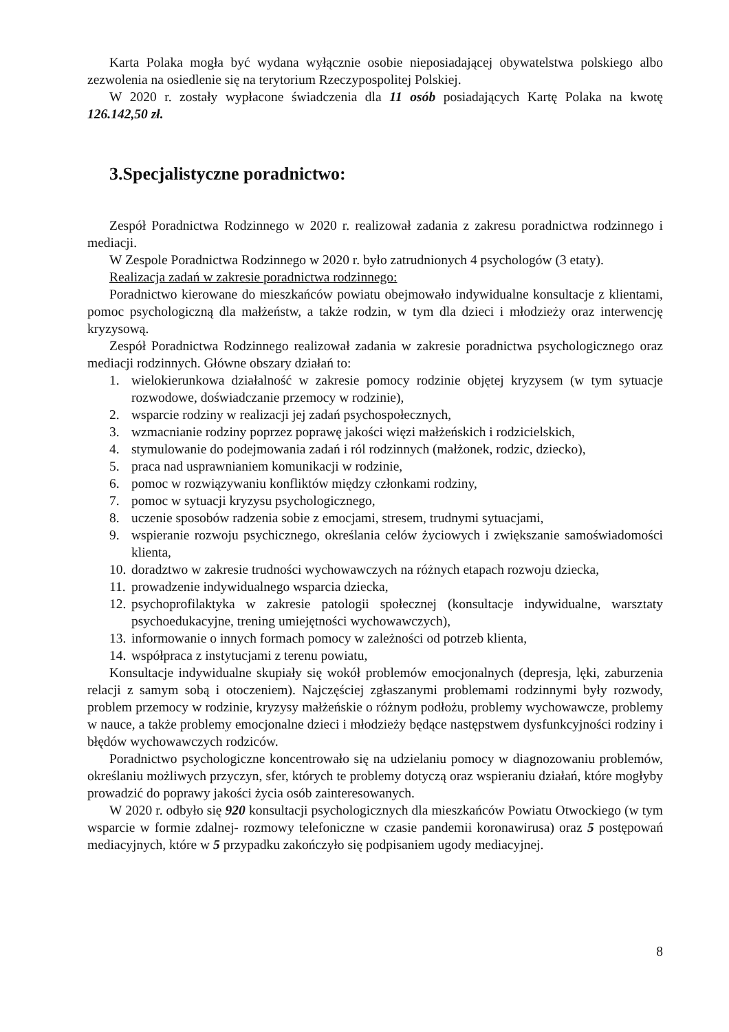Karta Polaka mogła być wydana wyłącznie osobie nieposiadającej obywatelstwa polskiego albo zezwolenia na osiedlenie się na terytorium Rzeczypospolitej Polskiej.
W 2020 r. zostały wypłacone świadczenia dla 11 osób posiadających Kartę Polaka na kwotę 126.142,50 zł.
3.Specjalistyczne poradnictwo:
Zespół Poradnictwa Rodzinnego w 2020 r. realizował zadania z zakresu poradnictwa rodzinnego i mediacji.
W Zespole Poradnictwa Rodzinnego w 2020 r. było zatrudnionych 4 psychologów (3 etaty).
Realizacja zadań w zakresie poradnictwa rodzinnego:
Poradnictwo kierowane do mieszkańców powiatu obejmowało indywidualne konsultacje z klientami, pomoc psychologiczną dla małżeństw, a także rodzin, w tym dla dzieci i młodzieży oraz interwencję kryzysową.
Zespół Poradnictwa Rodzinnego realizował zadania w zakresie poradnictwa psychologicznego oraz mediacji rodzinnych. Główne obszary działań to:
1. wielokierunkowa działalność w zakresie pomocy rodzinie objętej kryzysem (w tym sytuacje rozwodowe, doświadczanie przemocy w rodzinie),
2. wsparcie rodziny w realizacji jej zadań psychospołecznych,
3. wzmacnianie rodziny poprzez poprawę jakości więzi małżeńskich i rodzicielskich,
4. stymulowanie do podejmowania zadań i ról rodzinnych (małżonek, rodzic, dziecko),
5. praca nad usprawnianiem komunikacji w rodzinie,
6. pomoc w rozwiązywaniu konfliktów między członkami rodziny,
7. pomoc w sytuacji kryzysu psychologicznego,
8. uczenie sposobów radzenia sobie z emocjami, stresem, trudnymi sytuacjami,
9. wspieranie rozwoju psychicznego, określania celów życiowych i zwiększanie samoświadomości klienta,
10. doradztwo w zakresie trudności wychowawczych na różnych etapach rozwoju dziecka,
11. prowadzenie indywidualnego wsparcia dziecka,
12. psychoprofilaktyka w zakresie patologii społecznej (konsultacje indywidualne, warsztaty psychoedukacyjne, trening umiejętności wychowawczych),
13. informowanie o innych formach pomocy w zależności od potrzeb klienta,
14. współpraca z instytucjami z terenu powiatu,
Konsultacje indywidualne skupiały się wokół problemów emocjonalnych (depresja, lęki, zaburzenia relacji z samym sobą i otoczeniem). Najczęściej zgłaszanymi problemami rodzinnymi były rozwody, problem przemocy w rodzinie, kryzysy małżeńskie o różnym podłożu, problemy wychowawcze, problemy w nauce, a także problemy emocjonalne dzieci i młodzieży będące następstwem dysfunkcyjności rodziny i błędów wychowawczych rodziców.
Poradnictwo psychologiczne koncentrowało się na udzielaniu pomocy w diagnozowaniu problemów, określaniu możliwych przyczyn, sfer, których te problemy dotyczą oraz wspieraniu działań, które mogłyby prowadzić do poprawy jakości życia osób zainteresowanych.
W 2020 r. odbyło się 920 konsultacji psychologicznych dla mieszkańców Powiatu Otwockiego (w tym wsparcie w formie zdalnej- rozmowy telefoniczne w czasie pandemii koronawirusa) oraz 5 postępowań mediacyjnych, które w 5 przypadku zakończyło się podpisaniem ugody mediacyjnej.
8